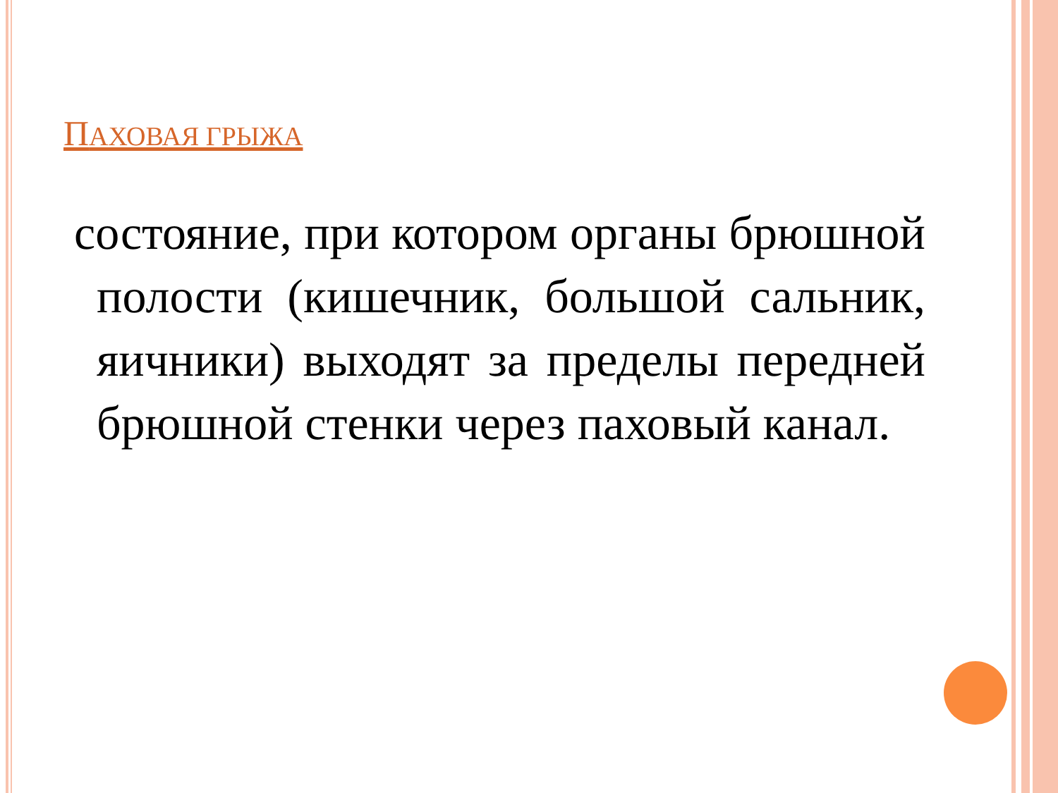ПАХОВАЯ ГРЫЖА
состояние, при котором органы брюшной полости (кишечник, большой сальник, яичники) выходят за пределы передней брюшной стенки через паховый канал.